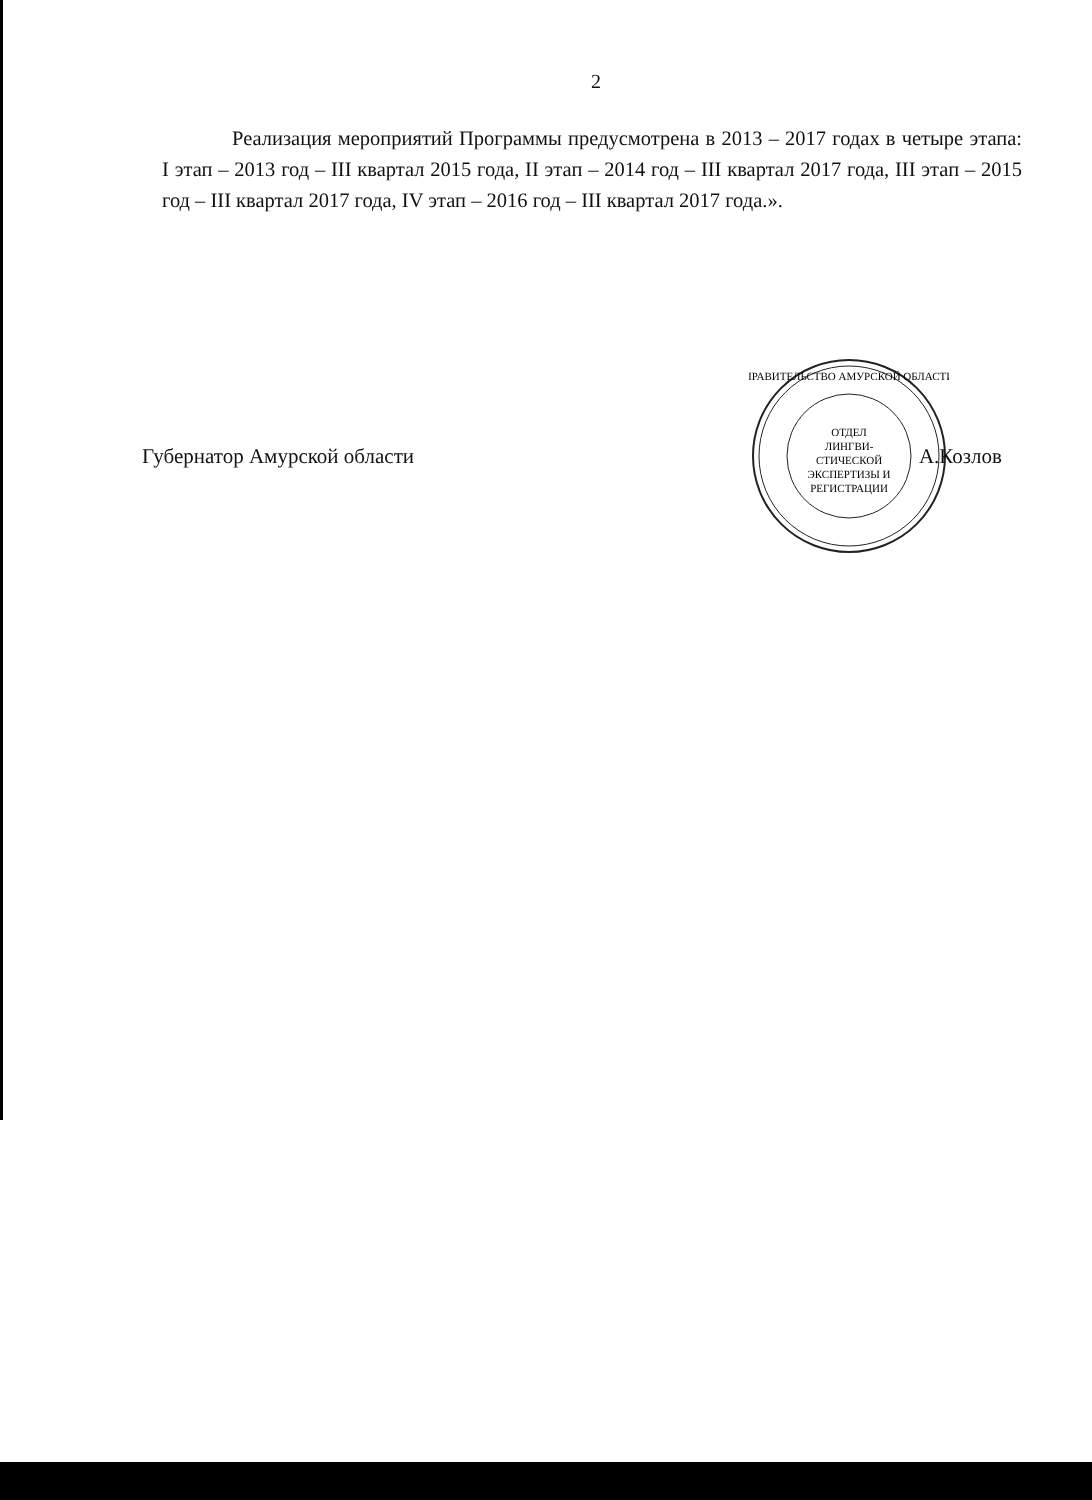2
Реализация мероприятий Программы предусмотрена в 2013 – 2017 годах в четыре этапа: I этап – 2013 год – III квартал 2015 года, II этап – 2014 год – III квартал 2017 года, III этап – 2015 год – III квартал 2017 года, IV этап – 2016 год – III квартал 2017 года.».
Губернатор Амурской области
ПРАВИТЕЛЬСТВО АМУРСКОЙ ОБЛАСТИ
ОТДЕЛ
ЛИНГВИ-
СТИЧЕСКОЙ
ЭКСПЕРТИЗЫ И
РЕГИСТРАЦИИ
А.Козлов